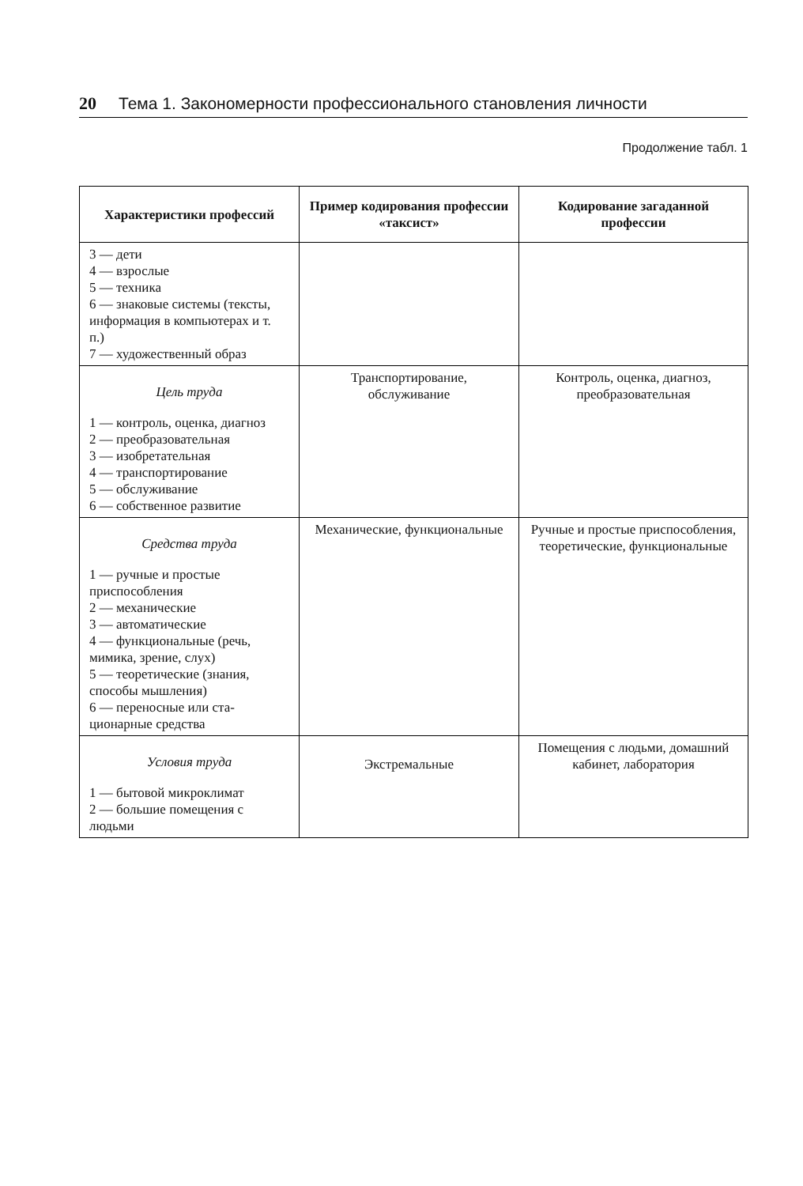20 Тема 1. Закономерности профессионального становления личности
Продолжение табл. 1
| Характеристики профессий | Пример кодирования профессии «таксист» | Кодирование загаданной профессии |
| --- | --- | --- |
| 3 — дети 4 — взрослые 5 — техника 6 — знаковые системы (тексты, информация в компьютерах и т. п.) 7 — художественный образ | | |
| Цель труда 1 — контроль, оценка, диагноз 2 — преобразовательная 3 — изобретательная 4 — транспортирование 5 — обслуживание 6 — собственное раз­витие | Транспортирование, обслуживание | Контроль, оценка, диагноз, преобразовательная |
| Средства труда 1 — ручные и простые приспособления 2 — механические 3 — автоматические 4 — функциональные (речь, мимика, зрение, слух) 5 — теоретические (зна­ния, способы мышления) 6 — переносные или ста­ционарные средства | Механические, функциональные | Ручные и простые приспо­собления, теоретические, функциональные |
| Условия труда 1 — бытовой микро­климат 2 — большие помещения с людьми | Экстремальные | Помещения с людьми, домашний кабинет, лаборатория |